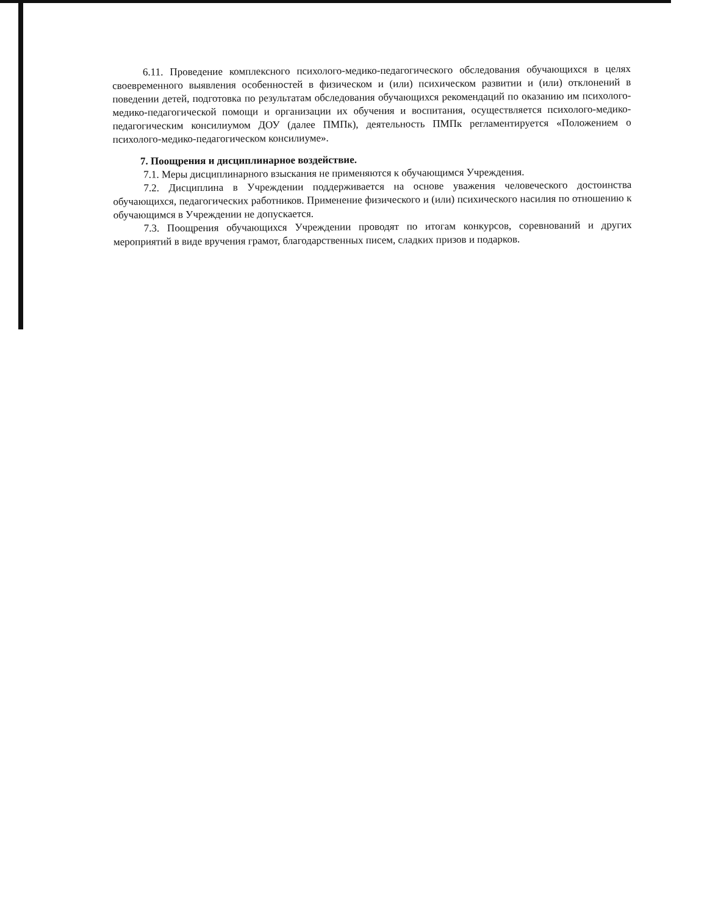6.11. Проведение комплексного психолого-медико-педагогического обследования обучающихся в целях своевременного выявления особенностей в физическом и (или) психическом развитии и (или) отклонений в поведении детей, подготовка по результатам обследования обучающихся рекомендаций по оказанию им психолого-медико-педагогической помощи и организации их обучения и воспитания, осуществляется психолого-медико-педагогическим консилиумом ДОУ (далее ПМПк), деятельность ПМПк регламентируется «Положением о психолого-медико-педагогическом консилиуме».
7. Поощрения и дисциплинарное воздействие.
7.1. Меры дисциплинарного взыскания не применяются к обучающимся Учреждения.
7.2. Дисциплина в Учреждении поддерживается на основе уважения человеческого достоинства обучающихся, педагогических работников. Применение физического и (или) психического насилия по отношению к обучающимся в Учреждении не допускается.
7.3. Поощрения обучающихся Учреждении проводят по итогам конкурсов, соревнований и других мероприятий в виде вручения грамот, благодарственных писем, сладких призов и подарков.